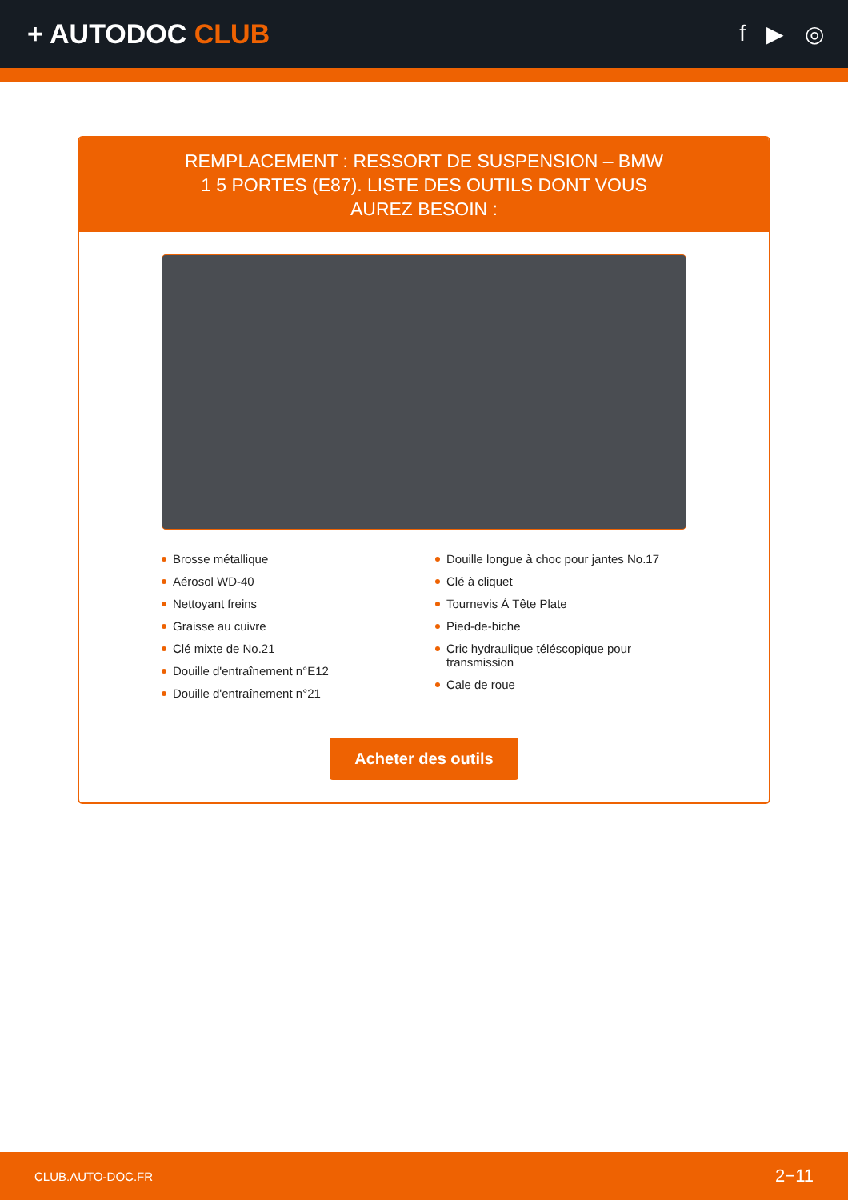+ AUTODOC CLUB
f ▶ ◎
REMPLACEMENT : RESSORT DE SUSPENSION – BMW 1 5 PORTES (E87). LISTE DES OUTILS DONT VOUS AUREZ BESOIN :
Brosse métallique
Aérosol WD-40
Nettoyant freins
Graisse au cuivre
Clé mixte de No.21
Douille d'entraînement n°E12
Douille d'entraînement n°21
Douille longue à choc pour jantes No.17
Clé à cliquet
Tournevis À Tête Plate
Pied-de-biche
Cric hydraulique téléscopique pour transmission
Cale de roue
Acheter des outils
CLUB.AUTO-DOC.FR 2−11